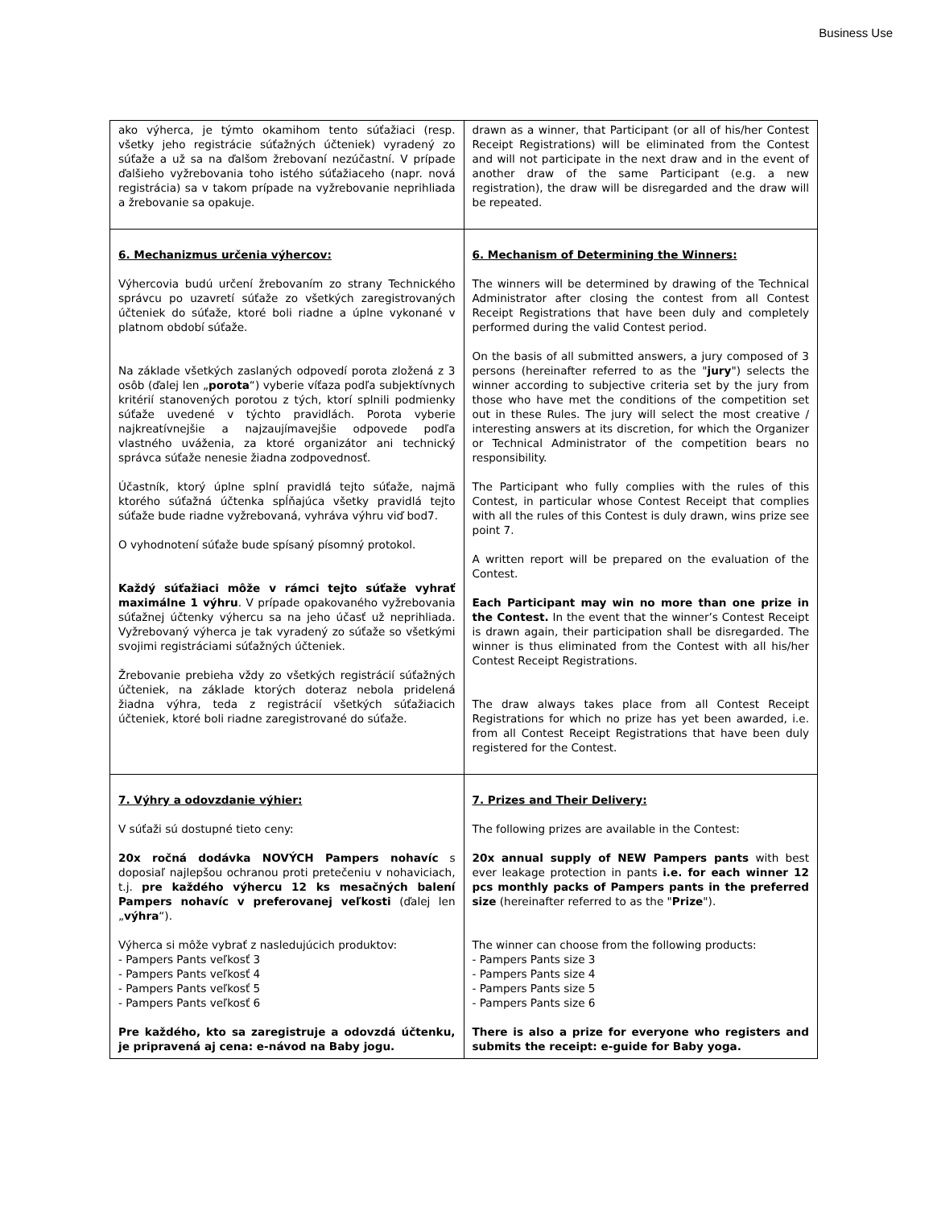Business Use
| ako výherca, je týmto okamihom tento súťažiaci (resp. všetky jeho registrácie súťažných účteniek) vyradený zo súťaže a už sa na ďalšom žrebovaní nezúčastní. V prípade ďalšieho vyžrebovania toho istého súťažiaceho (napr. nová registrácia) sa v takom prípade na vyžrebovanie neprihliada a žrebovanie sa opakuje. | drawn as a winner, that Participant (or all of his/her Contest Receipt Registrations) will be eliminated from the Contest and will not participate in the next draw and in the event of another draw of the same Participant (e.g. a new registration), the draw will be disregarded and the draw will be repeated. |
| 6. Mechanizmus určenia výhercov: Výhercovia budú určení žrebovaním zo strany Technického správcu po uzavretí súťaže zo všetkých zaregistrovaných účteniek do súťaže, ktoré boli riadne a úplne vykonané v platnom období súťaže. Na základe všetkých zaslaných odpovedí porota zložená z 3 osôb (ďalej len „ porota “) vyberie víťaza podľa subjektívnych kritérií stanovených porotou z tých, ktorí splnili podmienky súťaže uvedené v týchto pravidlách. Porota vyberie najkreatívnejšie a najzaujímavejšie odpovede podľa vlastného uváženia, za ktoré organizátor ani technický správca súťaže nenesie žiadna zodpovednosť. Účastník, ktorý úplne splní pravidlá tejto súťaže, najmä ktorého súťažná účtenka spĺňajúca všetky pravidlá tejto súťaže bude riadne vyžrebovaná, vyhráva výhru viď bod7. O vyhodnotení súťaže bude spísaný písomný protokol. Každý súťažiaci môže v rámci tejto súťaže vyhrať maximálne 1 výhru . V prípade opakovaného vyžrebovania súťažnej účtenky výhercu sa na jeho účasť už neprihliada. Vyžrebovaný výherca je tak vyradený zo súťaže so všetkými svojimi registráciami súťažných účteniek. Žrebovanie prebieha vždy zo všetkých registrácií súťažných účteniek, na základe ktorých doteraz nebola pridelená žiadna výhra, teda z registrácií všetkých súťažiacich účteniek, ktoré boli riadne zaregistrované do súťaže. | 6. Mechanism of Determining the Winners: The winners will be determined by drawing of the Technical Administrator after closing the contest from all Contest Receipt Registrations that have been duly and completely performed during the valid Contest period. On the basis of all submitted answers, a jury composed of 3 persons (hereinafter referred to as the " jury ") selects the winner according to subjective criteria set by the jury from those who have met the conditions of the competition set out in these Rules. The jury will select the most creative / interesting answers at its discretion, for which the Organizer or Technical Administrator of the competition bears no responsibility. The Participant who fully complies with the rules of this Contest, in particular whose Contest Receipt that complies with all the rules of this Contest is duly drawn, wins prize see point 7. A written report will be prepared on the evaluation of the Contest. Each Participant may win no more than one prize in the Contest. In the event that the winner’s Contest Receipt is drawn again, their participation shall be disregarded. The winner is thus eliminated from the Contest with all his/her Contest Receipt Registrations. The draw always takes place from all Contest Receipt Registrations for which no prize has yet been awarded, i.e. from all Contest Receipt Registrations that have been duly registered for the Contest. |
| 7. Výhry a odovzdanie výhier: V súťaži sú dostupné tieto ceny: 20x ročná dodávka NOVÝCH Pampers nohavíc s doposiaľ najlepšou ochranou proti pretečeniu v nohaviciach, t.j. pre každého výhercu 12 ks mesačných balení Pampers nohavíc v preferovanej veľkosti (ďalej len „ výhra “). Výherca si môže vybrať z nasledujúcich produktov: - Pampers Pants veľkosť 3 - Pampers Pants veľkosť 4 - Pampers Pants veľkosť 5 - Pampers Pants veľkosť 6 Pre každého, kto sa zaregistruje a odovzdá účtenku, je pripravená aj cena: e-návod na Baby jogu. | 7. Prizes and Their Delivery: The following prizes are available in the Contest: 20x annual supply of NEW Pampers pants with best ever leakage protection in pants i.e. for each winner 12 pcs monthly packs of Pampers pants in the preferred size (hereinafter referred to as the " Prize "). The winner can choose from the following products: - Pampers Pants size 3 - Pampers Pants size 4 - Pampers Pants size 5 - Pampers Pants size 6 There is also a prize for everyone who registers and submits the receipt: e-guide for Baby yoga. |